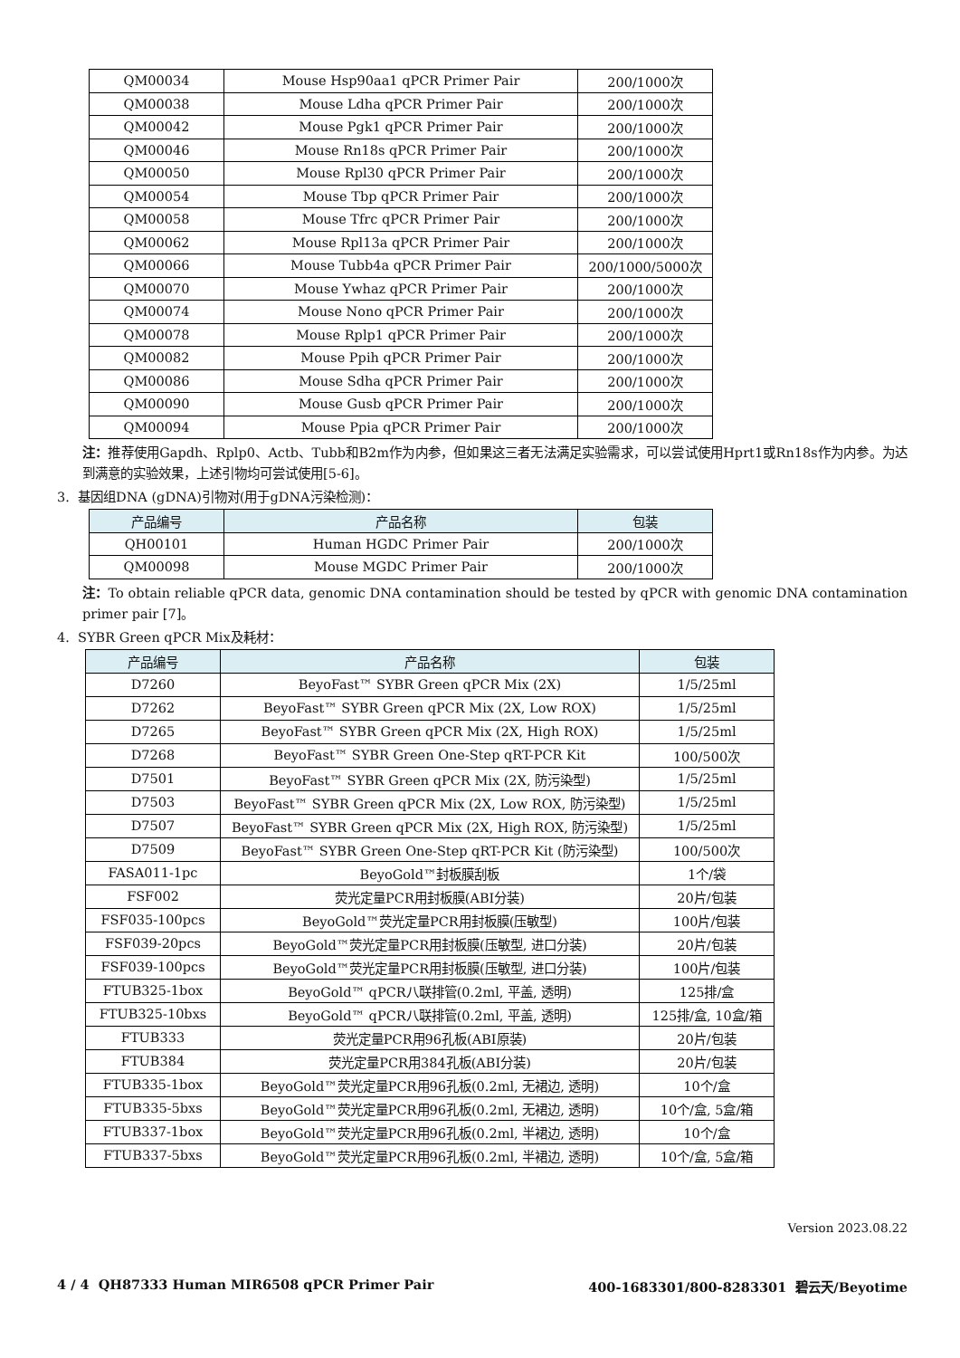| QM00034 | Mouse Hsp90aa1 qPCR Primer Pair | 200/1000次 |
| QM00038 | Mouse Ldha qPCR Primer Pair | 200/1000次 |
| QM00042 | Mouse Pgk1 qPCR Primer Pair | 200/1000次 |
| QM00046 | Mouse Rn18s qPCR Primer Pair | 200/1000次 |
| QM00050 | Mouse Rpl30 qPCR Primer Pair | 200/1000次 |
| QM00054 | Mouse Tbp qPCR Primer Pair | 200/1000次 |
| QM00058 | Mouse Tfrc qPCR Primer Pair | 200/1000次 |
| QM00062 | Mouse Rpl13a qPCR Primer Pair | 200/1000次 |
| QM00066 | Mouse Tubb4a qPCR Primer Pair | 200/1000/5000次 |
| QM00070 | Mouse Ywhaz qPCR Primer Pair | 200/1000次 |
| QM00074 | Mouse Nono qPCR Primer Pair | 200/1000次 |
| QM00078 | Mouse Rplp1 qPCR Primer Pair | 200/1000次 |
| QM00082 | Mouse Ppih qPCR Primer Pair | 200/1000次 |
| QM00086 | Mouse Sdha qPCR Primer Pair | 200/1000次 |
| QM00090 | Mouse Gusb qPCR Primer Pair | 200/1000次 |
| QM00094 | Mouse Ppia qPCR Primer Pair | 200/1000次 |
注：推荐使用Gapdh、Rplp0、Actb、Tubb和B2m作为内参，但如果这三者无法满足实验需求，可以尝试使用Hprt1或Rn18s作为内参。为达到满意的实验效果，上述引物均可尝试使用[5-6]。
3. 基因组DNA (gDNA)引物对(用于gDNA污染检测)：
| 产品编号 | 产品名称 | 包装 |
| --- | --- | --- |
| QH00101 | Human HGDC Primer Pair | 200/1000次 |
| QM00098 | Mouse MGDC Primer Pair | 200/1000次 |
注：To obtain reliable qPCR data, genomic DNA contamination should be tested by qPCR with genomic DNA contamination primer pair [7]。
4. SYBR Green qPCR Mix及耗材：
| 产品编号 | 产品名称 | 包装 |
| --- | --- | --- |
| D7260 | BeyoFast™ SYBR Green qPCR Mix (2X) | 1/5/25ml |
| D7262 | BeyoFast™ SYBR Green qPCR Mix (2X, Low ROX) | 1/5/25ml |
| D7265 | BeyoFast™ SYBR Green qPCR Mix (2X, High ROX) | 1/5/25ml |
| D7268 | BeyoFast™ SYBR Green One-Step qRT-PCR Kit | 100/500次 |
| D7501 | BeyoFast™ SYBR Green qPCR Mix (2X, 防污染型) | 1/5/25ml |
| D7503 | BeyoFast™ SYBR Green qPCR Mix (2X, Low ROX, 防污染型) | 1/5/25ml |
| D7507 | BeyoFast™ SYBR Green qPCR Mix (2X, High ROX, 防污染型) | 1/5/25ml |
| D7509 | BeyoFast™ SYBR Green One-Step qRT-PCR Kit (防污染型) | 100/500次 |
| FASA011-1pc | BeyoGold™封板膜刮板 | 1个/袋 |
| FSF002 | 荧光定量PCR用封板膜(ABI分装) | 20片/包装 |
| FSF035-100pcs | BeyoGold™荧光定量PCR用封板膜(压敏型) | 100片/包装 |
| FSF039-20pcs | BeyoGold™荧光定量PCR用封板膜(压敏型, 进口分装) | 20片/包装 |
| FSF039-100pcs | BeyoGold™荧光定量PCR用封板膜(压敏型, 进口分装) | 100片/包装 |
| FTUB325-1box | BeyoGold™ qPCR八联排管(0.2ml, 平盖, 透明) | 125排/盒 |
| FTUB325-10bxs | BeyoGold™ qPCR八联排管(0.2ml, 平盖, 透明) | 125排/盒, 10盒/箱 |
| FTUB333 | 荧光定量PCR用96孔板(ABI原装) | 20片/包装 |
| FTUB384 | 荧光定量PCR用384孔板(ABI分装) | 20片/包装 |
| FTUB335-1box | BeyoGold™荧光定量PCR用96孔板(0.2ml, 无裙边, 透明) | 10个/盒 |
| FTUB335-5bxs | BeyoGold™荧光定量PCR用96孔板(0.2ml, 无裙边, 透明) | 10个/盒, 5盒/箱 |
| FTUB337-1box | BeyoGold™荧光定量PCR用96孔板(0.2ml, 半裙边, 透明) | 10个/盒 |
| FTUB337-5bxs | BeyoGold™荧光定量PCR用96孔板(0.2ml, 半裙边, 透明) | 10个/盒, 5盒/箱 |
Version 2023.08.22
4 / 4 QH87333 Human MIR6508 qPCR Primer Pair 400-1683301/800-8283301 碧云天/Beyotime